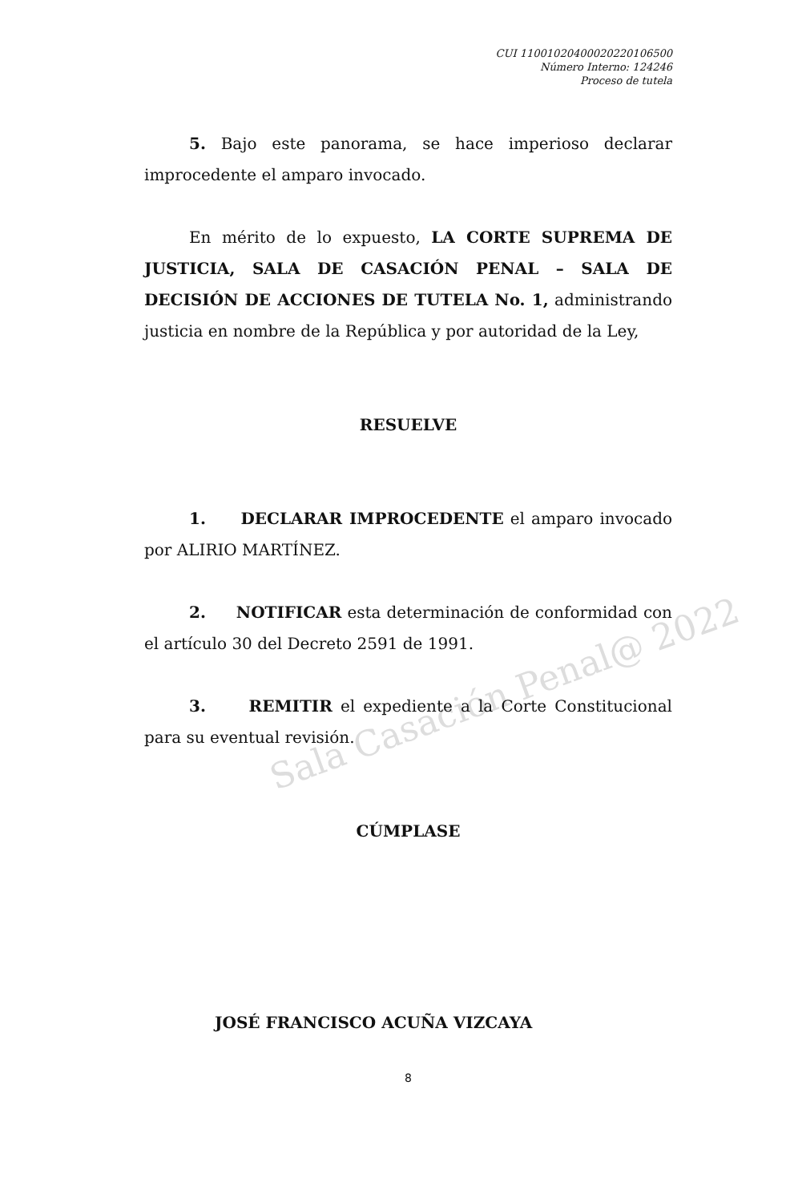Sala Casación Penal@ 2022
CUI 11001020400020220106500
Número Interno: 124246
Proceso de tutela
5. Bajo este panorama, se hace imperioso declarar improcedente el amparo invocado.
En mérito de lo expuesto, LA CORTE SUPREMA DE JUSTICIA, SALA DE CASACIÓN PENAL – SALA DE DECISIÓN DE ACCIONES DE TUTELA No. 1, administrando justicia en nombre de la República y por autoridad de la Ley,
RESUELVE
1. DECLARAR IMPROCEDENTE el amparo invocado por ALIRIO MARTÍNEZ.
2. NOTIFICAR esta determinación de conformidad con el artículo 30 del Decreto 2591 de 1991.
3. REMITIR el expediente a la Corte Constitucional para su eventual revisión.
CÚMPLASE
JOSÉ FRANCISCO ACUÑA VIZCAYA
8